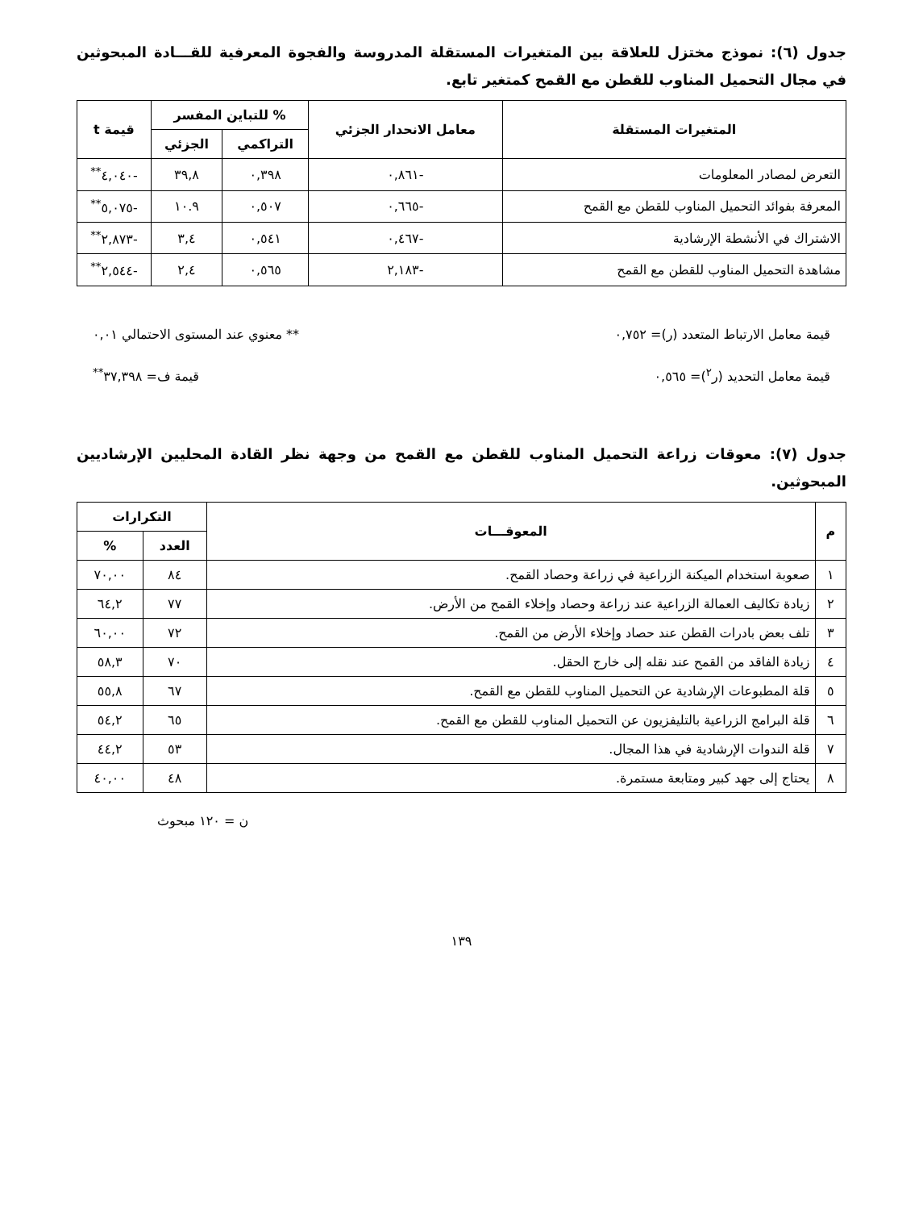جدول (٦): نموذج مختزل للعلاقة بين المتغيرات المستقلة المدروسة والفجوة المعرفية للقـــادة المبحوثين في مجال التحميل المناوب للقطن مع القمح كمتغير تابع.
| المتغيرات المستقلة | معامل الانحدار الجزئي | % للتباين المفسر | | قيمة t |
| --- | --- | --- | --- | --- |
| | | التراكمي | الجزئي | |
| التعرض لمصادر المعلومات | -٠,٨٦١ | ٠,٣٩٨ | ٣٩,٨ | -٤,٠٤٠<sup>**</sup> |
| المعرفة بفوائد التحميل المناوب للقطن مع القمح | -٠,٦٦٥ | ٠,٥٠٧ | ١٠.٩ | -٥,٠٧٥<sup>**</sup> |
| الاشتراك في الأنشطة الإرشادية | -٠,٤٦٧ | ٠,٥٤١ | ٣,٤ | -٢,٨٧٣<sup>**</sup> |
| مشاهدة التحميل المناوب للقطن مع القمح | -٢,١٨٣ | ٠,٥٦٥ | ٢,٤ | -٢,٥٤٤<sup>**</sup> |
قيمة معامل الارتباط المتعدد (ر)= ٠,٧٥٢ ** معنوي عند المستوى الاحتمالي ٠,٠١
قيمة معامل التحديد (ر<sup>٢</sup>)= ٠,٥٦٥ قيمة ف= ٣٧,٣٩٨<sup>**</sup>
جدول (٧): معوقات زراعة التحميل المناوب للقطن مع القمح من وجهة نظر القادة المحليين الإرشاديين المبحوثين.
| م | المعوقـــات | التكرارات | |
| --- | --- | --- | --- |
| | | العدد | % |
| ١ | صعوبة استخدام الميكنة الزراعية في زراعة وحصاد القمح. | ٨٤ | ٧٠,٠٠ |
| ٢ | زيادة تكاليف العمالة الزراعية عند زراعة وحصاد وإخلاء القمح من الأرض. | ٧٧ | ٦٤,٢ |
| ٣ | تلف بعض بادرات القطن عند حصاد وإخلاء الأرض من القمح. | ٧٢ | ٦٠,٠٠ |
| ٤ | زيادة الفاقد من القمح عند نقله إلى خارج الحقل. | ٧٠ | ٥٨,٣ |
| ٥ | قلة المطبوعات الإرشادية عن التحميل المناوب للقطن مع القمح. | ٦٧ | ٥٥,٨ |
| ٦ | قلة البرامج الزراعية بالتليفزيون عن التحميل المناوب للقطن مع القمح. | ٦٥ | ٥٤,٢ |
| ٧ | قلة الندوات الإرشادية في هذا المجال. | ٥٣ | ٤٤,٢ |
| ٨ | يحتاج إلى جهد كبير ومتابعة مستمرة. | ٤٨ | ٤٠,٠٠ |
ن = ١٢٠ مبحوث
١٣٩